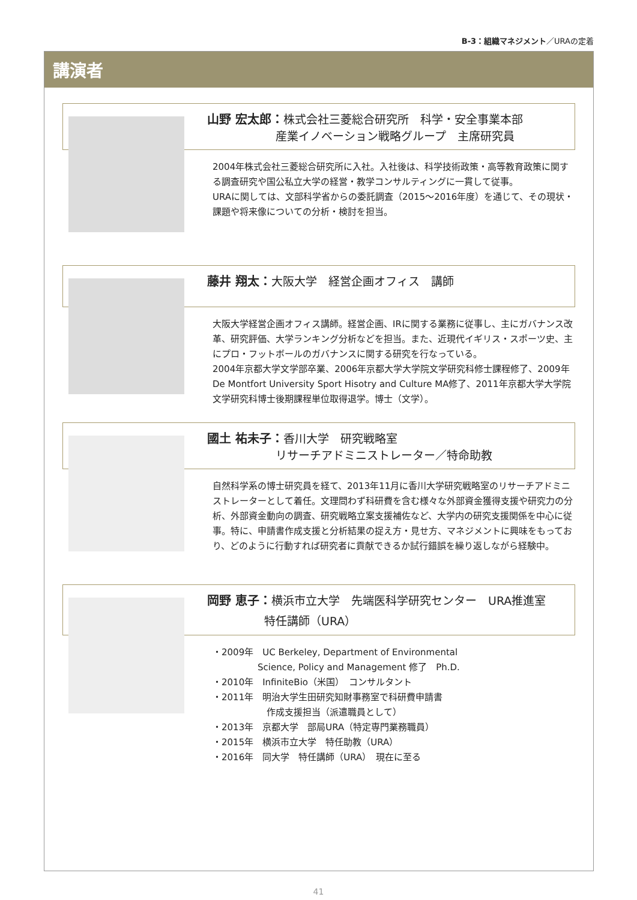B-3：組織マネジメント／URAの定着
講演者
山野 宏太郎：株式会社三菱総合研究所　科学・安全事業本部
　　　　　　産業イノベーション戦略グループ　主席研究員
2004年株式会社三菱総合研究所に入社。入社後は、科学技術政策・高等教育政策に関する調査研究や国公私立大学の経営・教学コンサルティングに一貫して従事。
URAに関しては、文部科学省からの委託調査（2015～2016年度）を通じて、その現状・課題や将来像についての分析・検討を担当。
藤井 翔太：大阪大学　経営企画オフィス　講師
大阪大学経営企画オフィス講師。経営企画、IRに関する業務に従事し、主にガバナンス改革、研究評価、大学ランキング分析などを担当。また、近現代イギリス・スポーツ史、主にプロ・フットボールのガバナンスに関する研究を行なっている。
2004年京都大学文学部卒業、2006年京都大学大学院文学研究科修士課程修了、2009年De Montfort University Sport Hisotry and Culture MA修了、2011年京都大学大学院文学研究科博士後期課程単位取得退学。博士（文学）。
國土 祐未子：香川大学　研究戦略室
　　　　　　リサーチアドミニストレーター／特命助教
自然科学系の博士研究員を経て、2013年11月に香川大学研究戦略室のリサーチアドミニストレーターとして着任。文理問わず科研費を含む様々な外部資金獲得支援や研究力の分析、外部資金動向の調査、研究戦略立案支援補佐など、大学内の研究支援関係を中心に従事。特に、申請書作成支援と分析結果の捉え方・見せ方、マネジメントに興味をもっており、どのように行動すれば研究者に貢献できるか試行錯誤を繰り返しながら経験中。
岡野 恵子：横浜市立大学　先端医科学研究センター　URA推進室
　　　　　特任講師（URA）
・2009年　UC Berkeley, Department of Environmental
　　　　　Science, Policy and Management 修了　Ph.D.
・2010年　InfiniteBio（米国）　コンサルタント
・2011年　明治大学生田研究知財事務室で科研費申請書
　　　　　　作成支援担当（派遣職員として）
・2013年　京都大学　部局URA（特定専門業務職員）
・2015年　横浜市立大学　特任助教（URA）
・2016年　同大学　特任講師（URA）　現在に至る
41